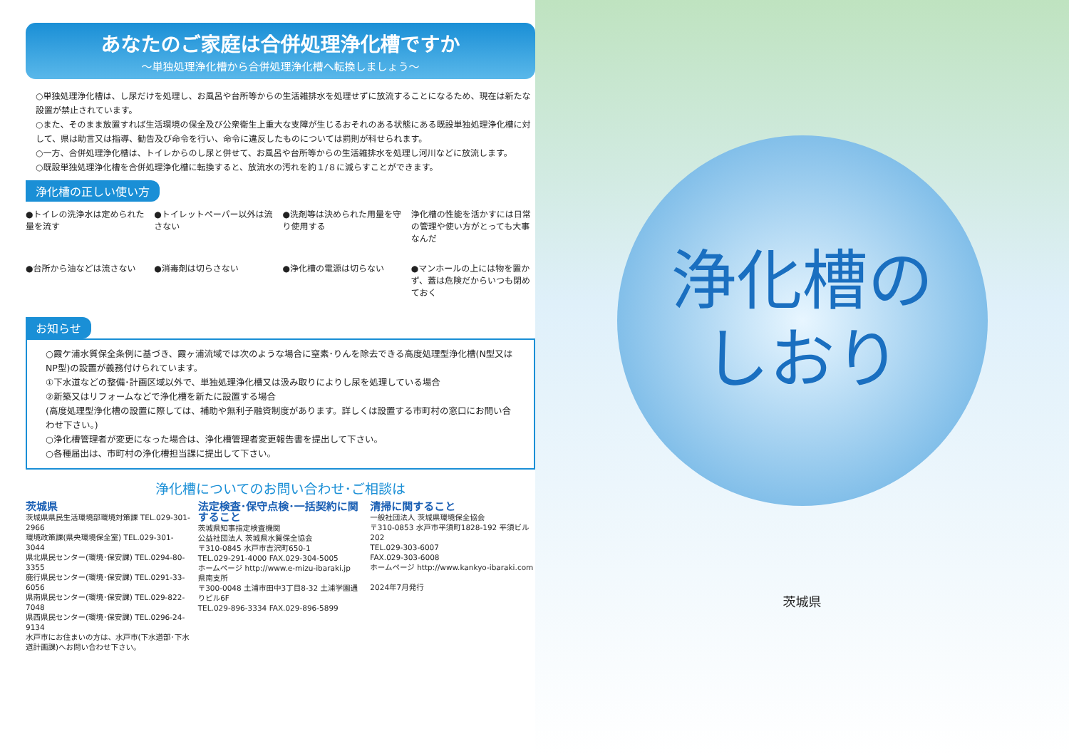あなたのご家庭は合併処理浄化槽ですか
～単独処理浄化槽から合併処理浄化槽へ転換しましょう～
○単独処理浄化槽は、し尿だけを処理し、お風呂や台所等からの生活雑排水を処理せずに放流することになるため、現在は新たな設置が禁止されています。
○また、そのまま放置すれば生活環境の保全及び公衆衛生上重大な支障が生じるおそれのある状態にある既設単独処理浄化槽に対して、県は助言又は指導、勧告及び命令を行い、命令に違反したものについては罰則が科せられます。
○一方、合併処理浄化槽は、トイレからのし尿と併せて、お風呂や台所等からの生活雑排水を処理し河川などに放流します。
○既設単独処理浄化槽を合併処理浄化槽に転換すると、放流水の汚れを約１/８に減らすことができます。
浄化槽の正しい使い方
●トイレの洗浄水は定められた量を流す
●トイレットペーパー以外は流さない
●洗剤等は決められた用量を守り使用する
浄化槽の性能を活かすには日常の管理や使い方がとっても大事なんだ
●台所から油などは流さない
●消毒剤は切らさない
●浄化槽の電源は切らない
●マンホールの上には物を置かず、蓋は危険だからいつも閉めておく
お知らせ
○霞ケ浦水質保全条例に基づき、霞ヶ浦流域では次のような場合に窒素･りんを除去できる高度処理型浄化槽(N型又はNP型)の設置が義務付けられています。
①下水道などの整備･計画区域以外で、単独処理浄化槽又は汲み取りによりし尿を処理している場合
②新築又はリフォームなどで浄化槽を新たに設置する場合
(高度処理型浄化槽の設置に際しては、補助や無利子融資制度があります。詳しくは設置する市町村の窓口にお問い合わせ下さい。)
○浄化槽管理者が変更になった場合は、浄化槽管理者変更報告書を提出して下さい。
○各種届出は、市町村の浄化槽担当課に提出して下さい。
浄化槽についてのお問い合わせ･ご相談は
茨城県
茨城県県民生活環境部環境対策課 TEL.029-301-2966
環境政策課(県央環境保全室) TEL.029-301-3044
県北県民センター(環境･保安課) TEL.0294-80-3355
鹿行県民センター(環境･保安課) TEL.0291-33-6056
県南県民センター(環境･保安課) TEL.029-822-7048
県西県民センター(環境･保安課) TEL.0296-24-9134
水戸市にお住まいの方は、水戸市(下水道部･下水道計画課)へお問い合わせ下さい。
法定検査･保守点検･一括契約に関すること
茨城県知事指定検査機関
公益社団法人 茨城県水質保全協会
〒310-0845 水戸市吉沢町650-1
TEL.029-291-4000 FAX.029-304-5005
ホームページ http://www.e-mizu-ibaraki.jp
県南支所
〒300-0048 土浦市田中3丁目8-32 土浦学園通りビル6F
TEL.029-896-3334 FAX.029-896-5899
清掃に関すること
一般社団法人 茨城県環境保全協会
〒310-0853 水戸市平須町1828-192 平須ビル202
TEL.029-303-6007
FAX.029-303-6008
ホームページ http://www.kankyo-ibaraki.com
2024年7月発行
浄化槽の
しおり
茨城県